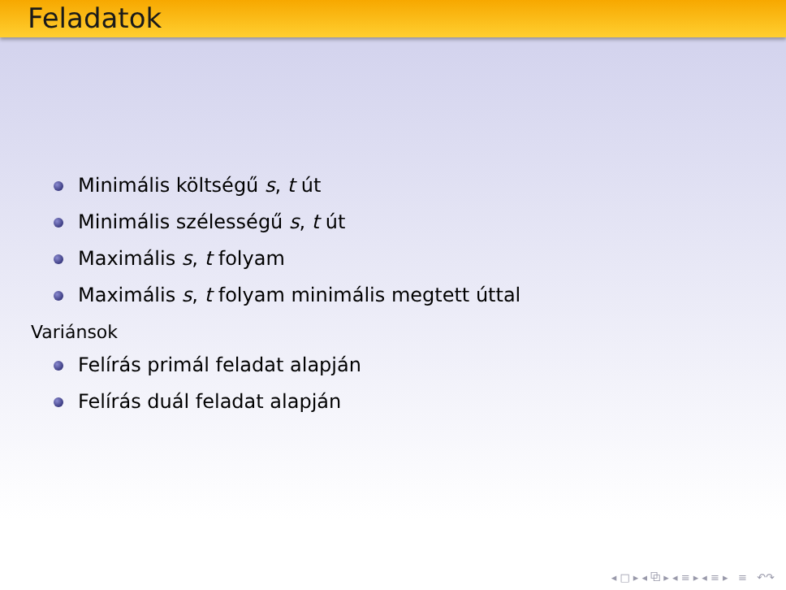Feladatok
Minimális költségű s, t út
Minimális szélességű s, t út
Maximális s, t folyam
Maximális s, t folyam minimális megtett úttal
Variánsok
Felírás primál feladat alapján
Felírás duál feladat alapján
◂ □ ▸ ◂ ⧉ ▸ ◂ ≡ ▸ ◂ ≡ ▸ ≡ ↶↷